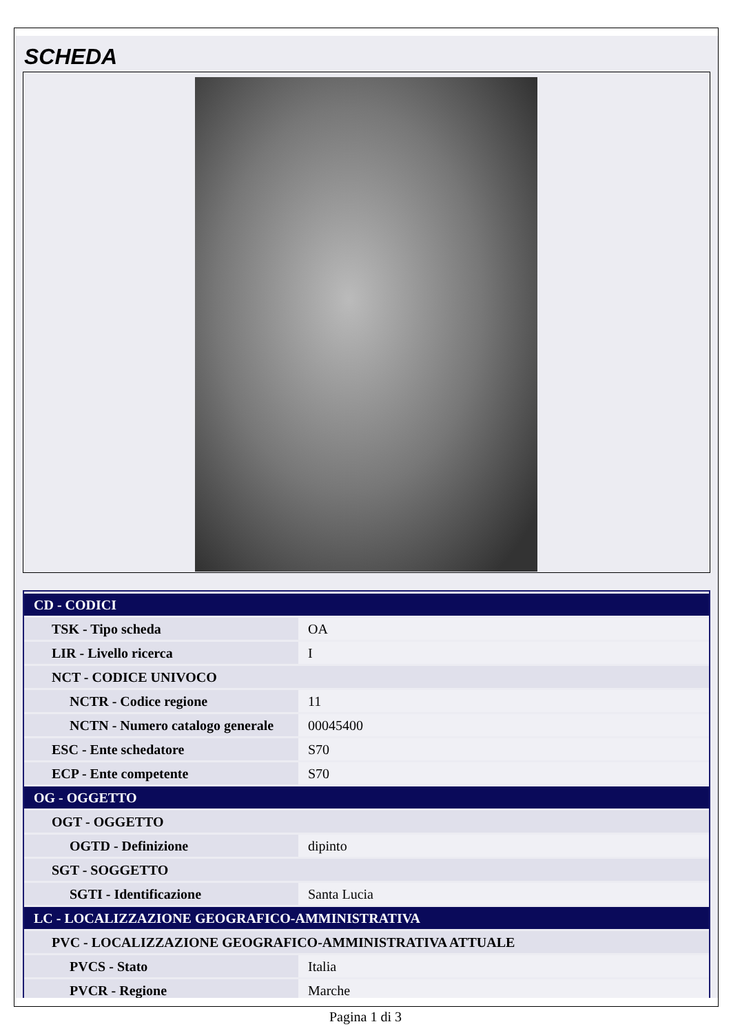SCHEDA
| CD - CODICI | |
| TSK - Tipo scheda | OA |
| LIR - Livello ricerca | I |
| NCT - CODICE UNIVOCO | |
| NCTR - Codice regione | 11 |
| NCTN - Numero catalogo generale | 00045400 |
| ESC - Ente schedatore | S70 |
| ECP - Ente competente | S70 |
| OG - OGGETTO | |
| OGT - OGGETTO | |
| OGTD - Definizione | dipinto |
| SGT - SOGGETTO | |
| SGTI - Identificazione | Santa Lucia |
| LC - LOCALIZZAZIONE GEOGRAFICO-AMMINISTRATIVA | |
| PVC - LOCALIZZAZIONE GEOGRAFICO-AMMINISTRATIVA ATTUALE | |
| PVCS - Stato | Italia |
| PVCR - Regione | Marche |
Pagina 1 di 3